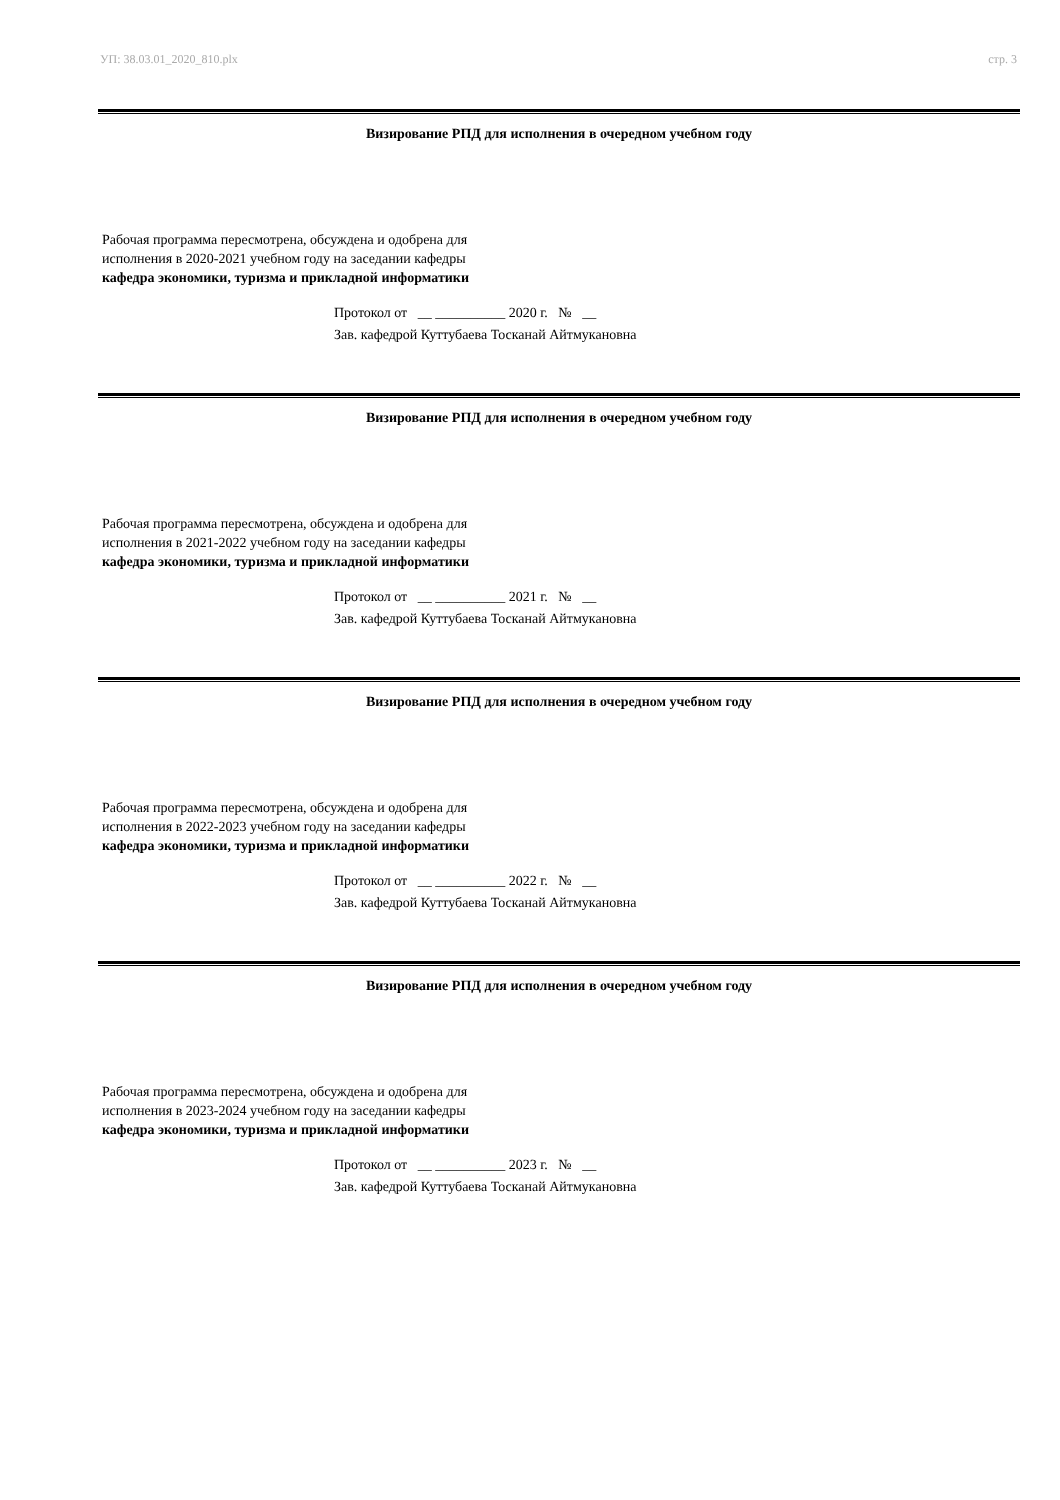УП: 38.03.01_2020_810.plx стр. 3
Визирование РПД для исполнения в очередном учебном году
Рабочая программа пересмотрена, обсуждена и одобрена для
исполнения в 2020-2021 учебном году на заседании кафедры
кафедра экономики, туризма и прикладной информатики
Протокол от __ __________ 2020 г. № __
Зав. кафедрой Куттубаева Тосканай Айтмукановна
Визирование РПД для исполнения в очередном учебном году
Рабочая программа пересмотрена, обсуждена и одобрена для
исполнения в 2021-2022 учебном году на заседании кафедры
кафедра экономики, туризма и прикладной информатики
Протокол от __ __________ 2021 г. № __
Зав. кафедрой Куттубаева Тосканай Айтмукановна
Визирование РПД для исполнения в очередном учебном году
Рабочая программа пересмотрена, обсуждена и одобрена для
исполнения в 2022-2023 учебном году на заседании кафедры
кафедра экономики, туризма и прикладной информатики
Протокол от __ __________ 2022 г. № __
Зав. кафедрой Куттубаева Тосканай Айтмукановна
Визирование РПД для исполнения в очередном учебном году
Рабочая программа пересмотрена, обсуждена и одобрена для
исполнения в 2023-2024 учебном году на заседании кафедры
кафедра экономики, туризма и прикладной информатики
Протокол от __ __________ 2023 г. № __
Зав. кафедрой Куттубаева Тосканай Айтмукановна